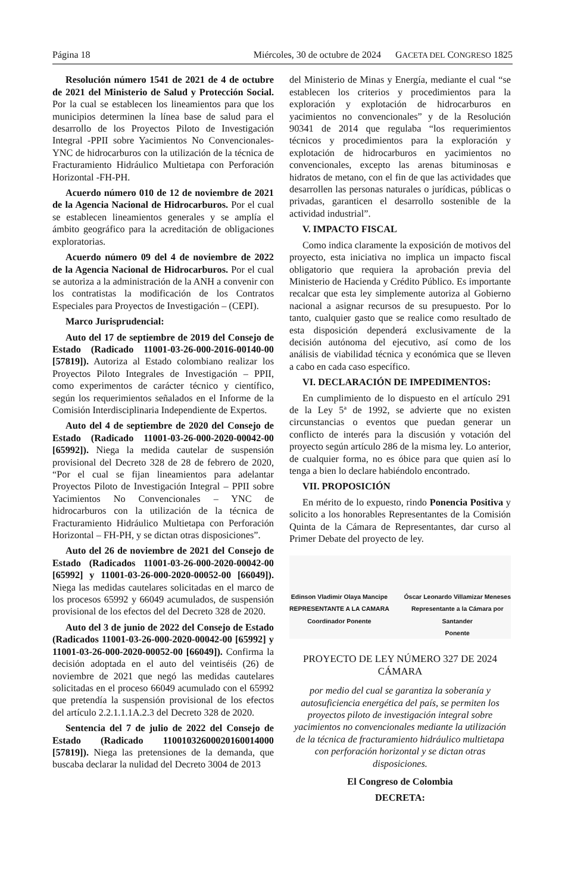Página 18 Miércoles, 30 de octubre de 2024 GACETA DEL CONGRESO 1825
Resolución número 1541 de 2021 de 4 de octubre de 2021 del Ministerio de Salud y Protección Social. Por la cual se establecen los lineamientos para que los municipios determinen la línea base de salud para el desarrollo de los Proyectos Piloto de Investigación Integral -PPII sobre Yacimientos No Convencionales-YNC de hidrocarburos con la utilización de la técnica de Fracturamiento Hidráulico Multietapa con Perforación Horizontal -FH-PH.
Acuerdo número 010 de 12 de noviembre de 2021 de la Agencia Nacional de Hidrocarburos. Por el cual se establecen lineamientos generales y se amplía el ámbito geográfico para la acreditación de obligaciones exploratorias.
Acuerdo número 09 del 4 de noviembre de 2022 de la Agencia Nacional de Hidrocarburos. Por el cual se autoriza a la administración de la ANH a convenir con los contratistas la modificación de los Contratos Especiales para Proyectos de Investigación – (CEPI).
Marco Jurisprudencial:
Auto del 17 de septiembre de 2019 del Consejo de Estado (Radicado 11001-03-26-000-2016-00140-00 [57819]). Autoriza al Estado colombiano realizar los Proyectos Piloto Integrales de Investigación – PPII, como experimentos de carácter técnico y científico, según los requerimientos señalados en el Informe de la Comisión Interdisciplinaria Independiente de Expertos.
Auto del 4 de septiembre de 2020 del Consejo de Estado (Radicado 11001-03-26-000-2020-00042-00 [65992]). Niega la medida cautelar de suspensión provisional del Decreto 328 de 28 de febrero de 2020, “Por el cual se fijan lineamientos para adelantar Proyectos Piloto de Investigación Integral – PPII sobre Yacimientos No Convencionales – YNC de hidrocarburos con la utilización de la técnica de Fracturamiento Hidráulico Multietapa con Perforación Horizontal – FH-PH, y se dictan otras disposiciones”.
Auto del 26 de noviembre de 2021 del Consejo de Estado (Radicados 11001-03-26-000-2020-00042-00 [65992] y 11001-03-26-000-2020-00052-00 [66049]). Niega las medidas cautelares solicitadas en el marco de los procesos 65992 y 66049 acumulados, de suspensión provisional de los efectos del del Decreto 328 de 2020.
Auto del 3 de junio de 2022 del Consejo de Estado (Radicados 11001-03-26-000-2020-00042-00 [65992] y 11001-03-26-000-2020-00052-00 [66049]). Confirma la decisión adoptada en el auto del veintiséis (26) de noviembre de 2021 que negó las medidas cautelares solicitadas en el proceso 66049 acumulado con el 65992 que pretendía la suspensión provisional de los efectos del artículo 2.2.1.1.1A.2.3 del Decreto 328 de 2020.
Sentencia del 7 de julio de 2022 del Consejo de Estado (Radicado 11001032600020160014000 [57819]). Niega las pretensiones de la demanda, que buscaba declarar la nulidad del Decreto 3004 de 2013
del Ministerio de Minas y Energía, mediante el cual “se establecen los criterios y procedimientos para la exploración y explotación de hidrocarburos en yacimientos no convencionales” y de la Resolución 90341 de 2014 que regulaba “los requerimientos técnicos y procedimientos para la exploración y explotación de hidrocarburos en yacimientos no convencionales, excepto las arenas bituminosas e hidratos de metano, con el fin de que las actividades que desarrollen las personas naturales o jurídicas, públicas o privadas, garanticen el desarrollo sostenible de la actividad industrial”.
V. IMPACTO FISCAL
Como indica claramente la exposición de motivos del proyecto, esta iniciativa no implica un impacto fiscal obligatorio que requiera la aprobación previa del Ministerio de Hacienda y Crédito Público. Es importante recalcar que esta ley simplemente autoriza al Gobierno nacional a asignar recursos de su presupuesto. Por lo tanto, cualquier gasto que se realice como resultado de esta disposición dependerá exclusivamente de la decisión autónoma del ejecutivo, así como de los análisis de viabilidad técnica y económica que se lleven a cabo en cada caso específico.
VI. DECLARACIÓN DE IMPEDIMENTOS:
En cumplimiento de lo dispuesto en el artículo 291 de la Ley 5ª de 1992, se advierte que no existen circunstancias o eventos que puedan generar un conflicto de interés para la discusión y votación del proyecto según artículo 286 de la misma ley. Lo anterior, de cualquier forma, no es óbice para que quien así lo tenga a bien lo declare habiéndolo encontrado.
VII. PROPOSICIÓN
En mérito de lo expuesto, rindo Ponencia Positiva y solicito a los honorables Representantes de la Comisión Quinta de la Cámara de Representantes, dar curso al Primer Debate del proyecto de ley.
Edinson Vladimir Olaya Mancipe
REPRESENTANTE A LA CAMARA
Coordinador Ponente
Óscar Leonardo Villamizar Meneses
Representante a la Cámara por
Santander
Ponente
PROYECTO DE LEY NÚMERO 327 DE 2024
CÁMARA
por medio del cual se garantiza la soberanía y autosuficiencia energética del país, se permiten los proyectos piloto de investigación integral sobre yacimientos no convencionales mediante la utilización de la técnica de fracturamiento hidráulico multietapa con perforación horizontal y se dictan otras disposiciones.
El Congreso de Colombia
DECRETA: